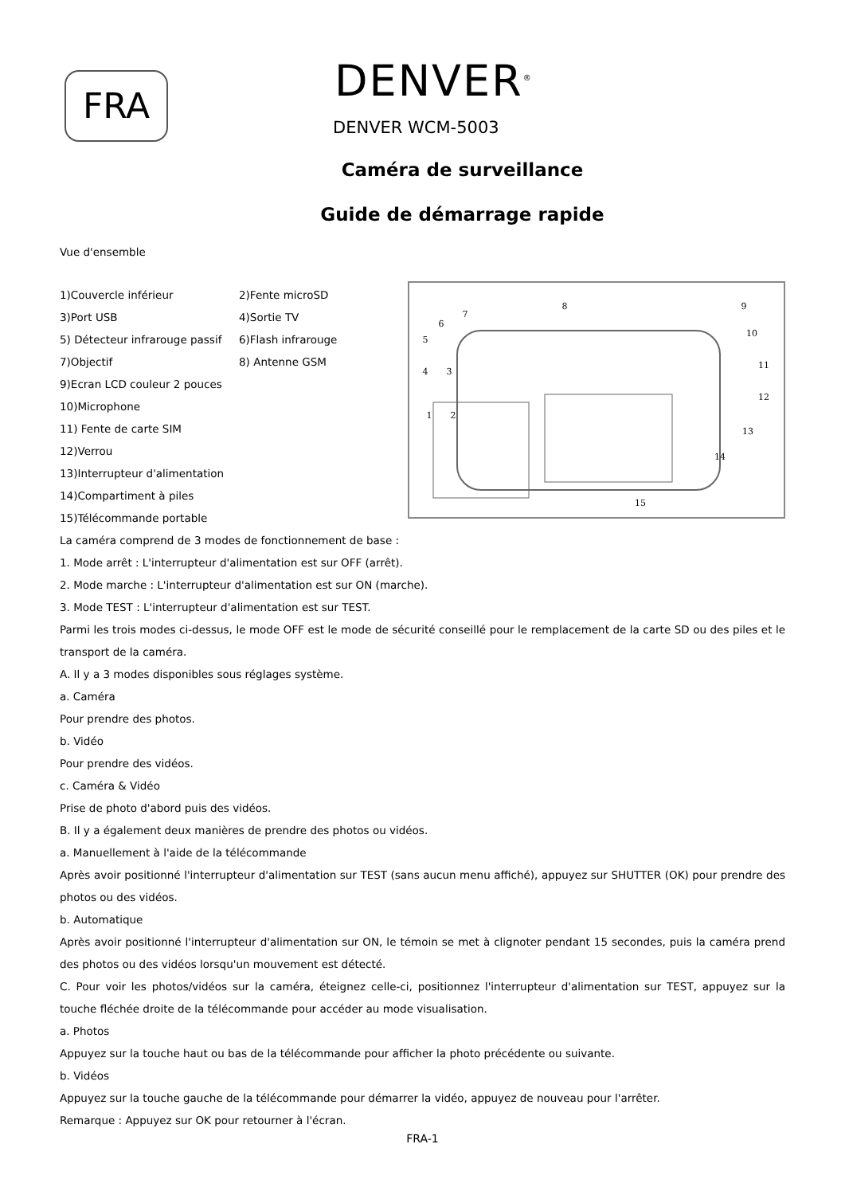FRA DENVER<sup>®</sup>
DENVER WCM-5003
Caméra de surveillance
Guide de démarrage rapide
Vue d'ensemble
1)Couvercle inférieur 2)Fente microSD
3)Port USB 4)Sortie TV
5) Détecteur infrarouge passif 6)Flash infrarouge
7)Objectif 8) Antenne GSM
9)Ecran LCD couleur 2 pouces
10)Microphone
11) Fente de carte SIM
12)Verrou
13)Interrupteur d'alimentation
14)Compartiment à piles
15)Télécommande portable
7
8
9
10
11
12
13
14
15
1
2
3
4
5
6
La caméra comprend de 3 modes de fonctionnement de base :
1. Mode arrêt : L'interrupteur d'alimentation est sur OFF (arrêt).
2. Mode marche : L'interrupteur d'alimentation est sur ON (marche).
3. Mode TEST : L'interrupteur d'alimentation est sur TEST.
Parmi les trois modes ci-dessus, le mode OFF est le mode de sécurité conseillé pour le remplacement de la carte SD ou des piles et le transport de la caméra.
A. Il y a 3 modes disponibles sous réglages système.
a. Caméra
Pour prendre des photos.
b. Vidéo
Pour prendre des vidéos.
c. Caméra & Vidéo
Prise de photo d'abord puis des vidéos.
B. Il y a également deux manières de prendre des photos ou vidéos.
a. Manuellement à l'aide de la télécommande
Après avoir positionné l'interrupteur d'alimentation sur TEST (sans aucun menu affiché), appuyez sur SHUTTER (OK) pour prendre des photos ou des vidéos.
b. Automatique
Après avoir positionné l'interrupteur d'alimentation sur ON, le témoin se met à clignoter pendant 15 secondes, puis la caméra prend des photos ou des vidéos lorsqu'un mouvement est détecté.
C. Pour voir les photos/vidéos sur la caméra, éteignez celle-ci, positionnez l'interrupteur d'alimentation sur TEST, appuyez sur la touche fléchée droite de la télécommande pour accéder au mode visualisation.
a. Photos
Appuyez sur la touche haut ou bas de la télécommande pour afficher la photo précédente ou suivante.
b. Vidéos
Appuyez sur la touche gauche de la télécommande pour démarrer la vidéo, appuyez de nouveau pour l'arrêter.
Remarque : Appuyez sur OK pour retourner à l'écran.
FRA-1